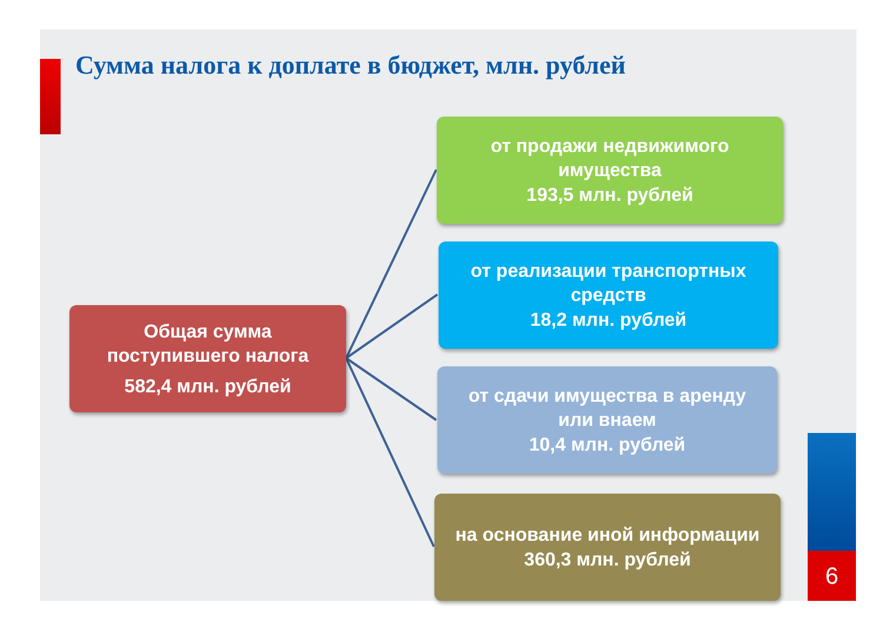Сумма налога к доплате в бюджет, млн. рублей
Общая сумма
поступившего налога
582,4 млн. рублей
от продажи недвижимого
имущества
193,5 млн. рублей
от реализации транспортных
средств
18,2 млн. рублей
от сдачи имущества в аренду
или внаем
10,4 млн. рублей
на основание иной информации
360,3 млн. рублей
6